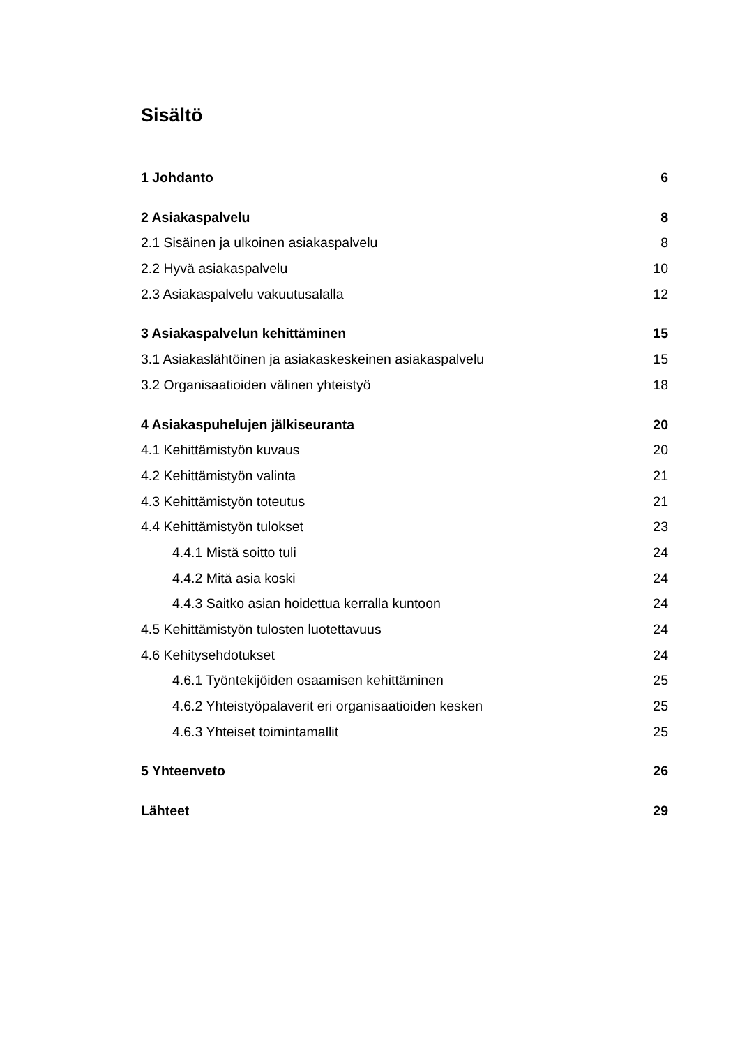Sisältö
1 Johdanto 6
2 Asiakaspalvelu 8
2.1 Sisäinen ja ulkoinen asiakaspalvelu 8
2.2 Hyvä asiakaspalvelu 10
2.3 Asiakaspalvelu vakuutusalalla 12
3 Asiakaspalvelun kehittäminen 15
3.1 Asiakaslähtöinen ja asiakaskeskeinen asiakaspalvelu 15
3.2 Organisaatioiden välinen yhteistyö 18
4 Asiakaspuhelujen jälkiseuranta 20
4.1 Kehittämistyön kuvaus 20
4.2 Kehittämistyön valinta 21
4.3 Kehittämistyön toteutus 21
4.4 Kehittämistyön tulokset 23
4.4.1 Mistä soitto tuli 24
4.4.2 Mitä asia koski 24
4.4.3 Saitko asian hoidettua kerralla kuntoon 24
4.5 Kehittämistyön tulosten luotettavuus 24
4.6 Kehitysehdotukset 24
4.6.1 Työntekijöiden osaamisen kehittäminen 25
4.6.2 Yhteistyöpalaverit eri organisaatioiden kesken 25
4.6.3 Yhteiset toimintamallit 25
5 Yhteenveto 26
Lähteet 29